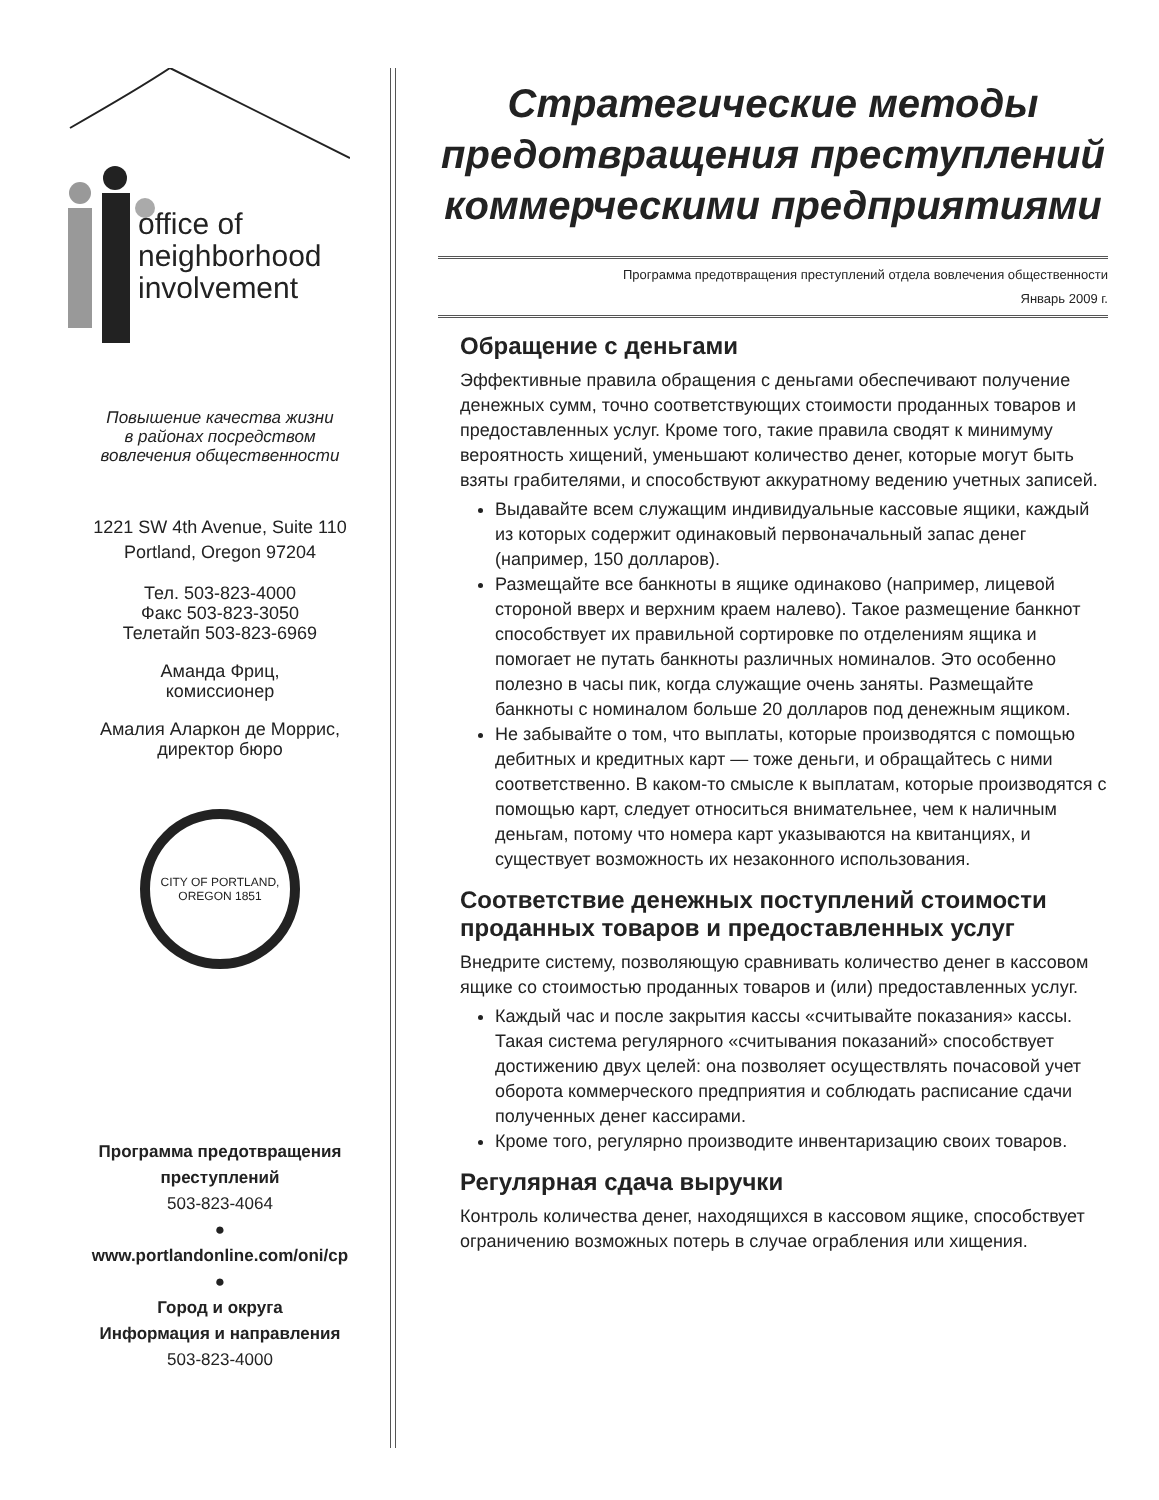office of
neighborhood
involvement
Повышение качества жизни
в районах посредством
вовлечения общественности
1221 SW 4th Avenue, Suite 110
Portland, Oregon 97204
Тел. 503-823-4000
Факс 503-823-3050
Телетайп 503-823-6969
Аманда Фриц,
комиссионер
Амалия Аларкон де Моррис,
директор бюро
CITY OF PORTLAND, OREGON 1851
Программа предотвращения
преступлений
503-823-4064
●
www.portlandonline.com/oni/cp
●
Город и округа
Информация и направления
503-823-4000
Стратегические методы предотвращения преступлений коммерческими предприятиями
Программа предотвращения преступлений отдела вовлечения общественности
Январь 2009 г.
Обращение с деньгами
Эффективные правила обращения с деньгами обеспечивают получение денежных сумм, точно соответствующих стоимости проданных товаров и предоставленных услуг. Кроме того, такие правила сводят к минимуму вероятность хищений, уменьшают количество денег, которые могут быть взяты грабителями, и способствуют аккуратному ведению учетных записей.
Выдавайте всем служащим индивидуальные кассовые ящики, каждый из которых содержит одинаковый первоначальный запас денег (например, 150 долларов).
Размещайте все банкноты в ящике одинаково (например, лицевой стороной вверх и верхним краем налево). Такое размещение банкнот способствует их правильной сортировке по отделениям ящика и помогает не путать банкноты различных номиналов. Это особенно полезно в часы пик, когда служащие очень заняты. Размещайте банкноты с номиналом больше 20 долларов под денежным ящиком.
Не забывайте о том, что выплаты, которые производятся с помощью дебитных и кредитных карт — тоже деньги, и обращайтесь с ними соответственно. В каком-то смысле к выплатам, которые производятся с помощью карт, следует относиться внимательнее, чем к наличным деньгам, потому что номера карт указываются на квитанциях, и существует возможность их незаконного использования.
Соответствие денежных поступлений стоимости проданных товаров и предоставленных услуг
Внедрите систему, позволяющую сравнивать количество денег в кассовом ящике со стоимостью проданных товаров и (или) предоставленных услуг.
Каждый час и после закрытия кассы «считывайте показания» кассы. Такая система регулярного «считывания показаний» способствует достижению двух целей: она позволяет осуществлять почасовой учет оборота коммерческого предприятия и соблюдать расписание сдачи полученных денег кассирами.
Кроме того, регулярно производите инвентаризацию своих товаров.
Регулярная сдача выручки
Контроль количества денег, находящихся в кассовом ящике, способствует ограничению возможных потерь в случае ограбления или хищения.